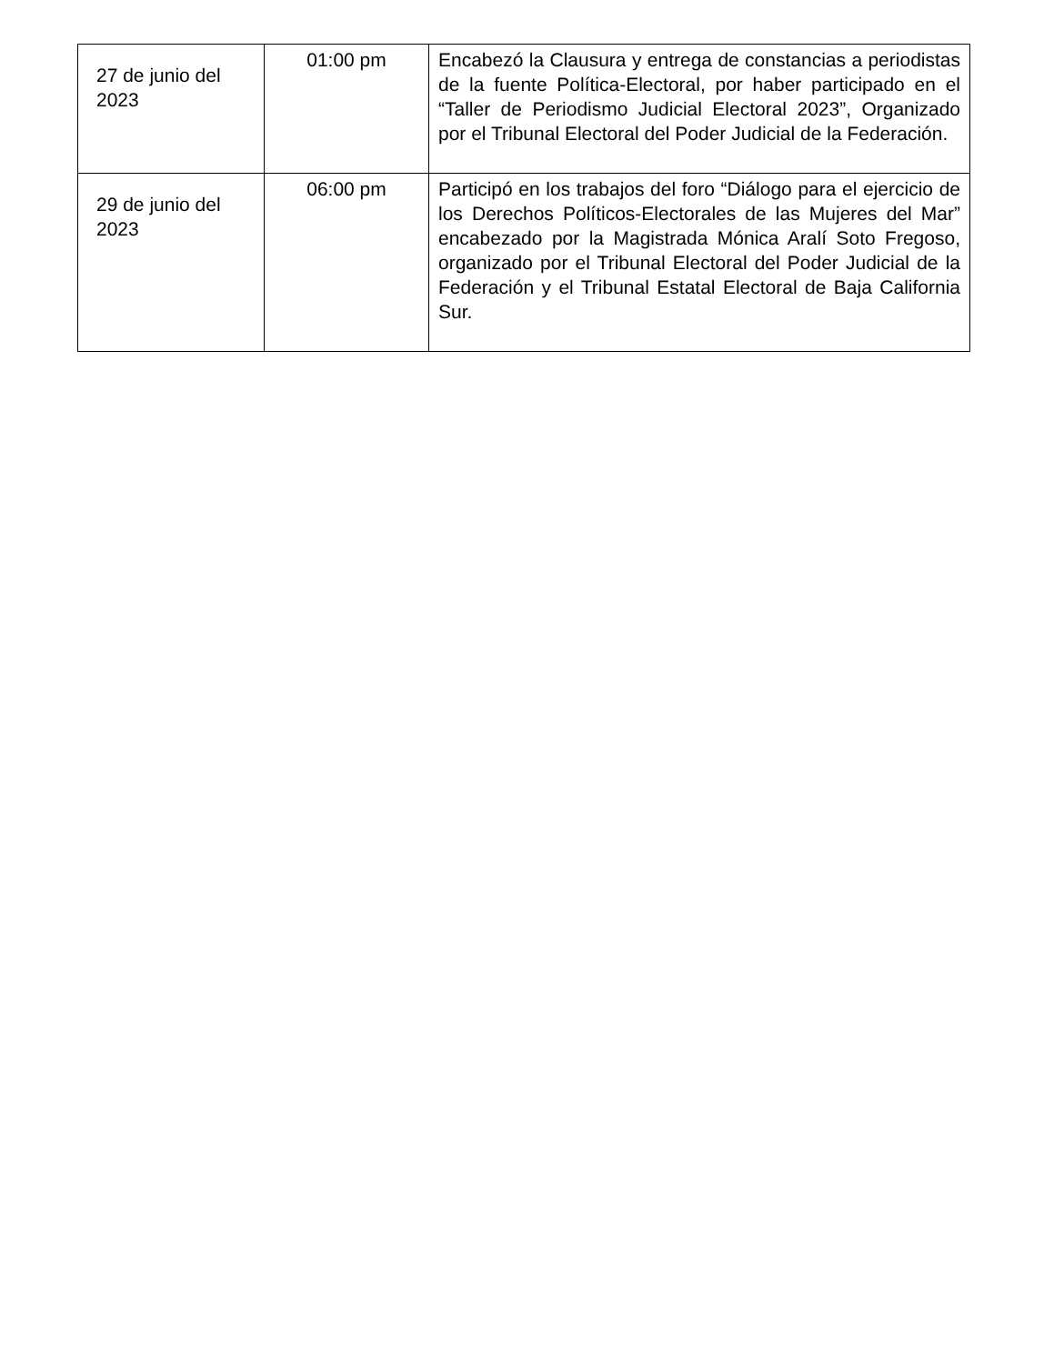| 27 de junio del 2023 | 01:00 pm | Encabezó la Clausura y entrega de constancias a periodistas de la fuente Política-Electoral, por haber participado en el “Taller de Periodismo Judicial Electoral 2023”, Organizado por el Tribunal Electoral del Poder Judicial de la Federación. |
| 29 de junio del 2023 | 06:00 pm | Participó en los trabajos del foro “Diálogo para el ejercicio de los Derechos Políticos-Electorales de las Mujeres del Mar” encabezado por la Magistrada Mónica Aralí Soto Fregoso, organizado por el Tribunal Electoral del Poder Judicial de la Federación y el Tribunal Estatal Electoral de Baja California Sur. |